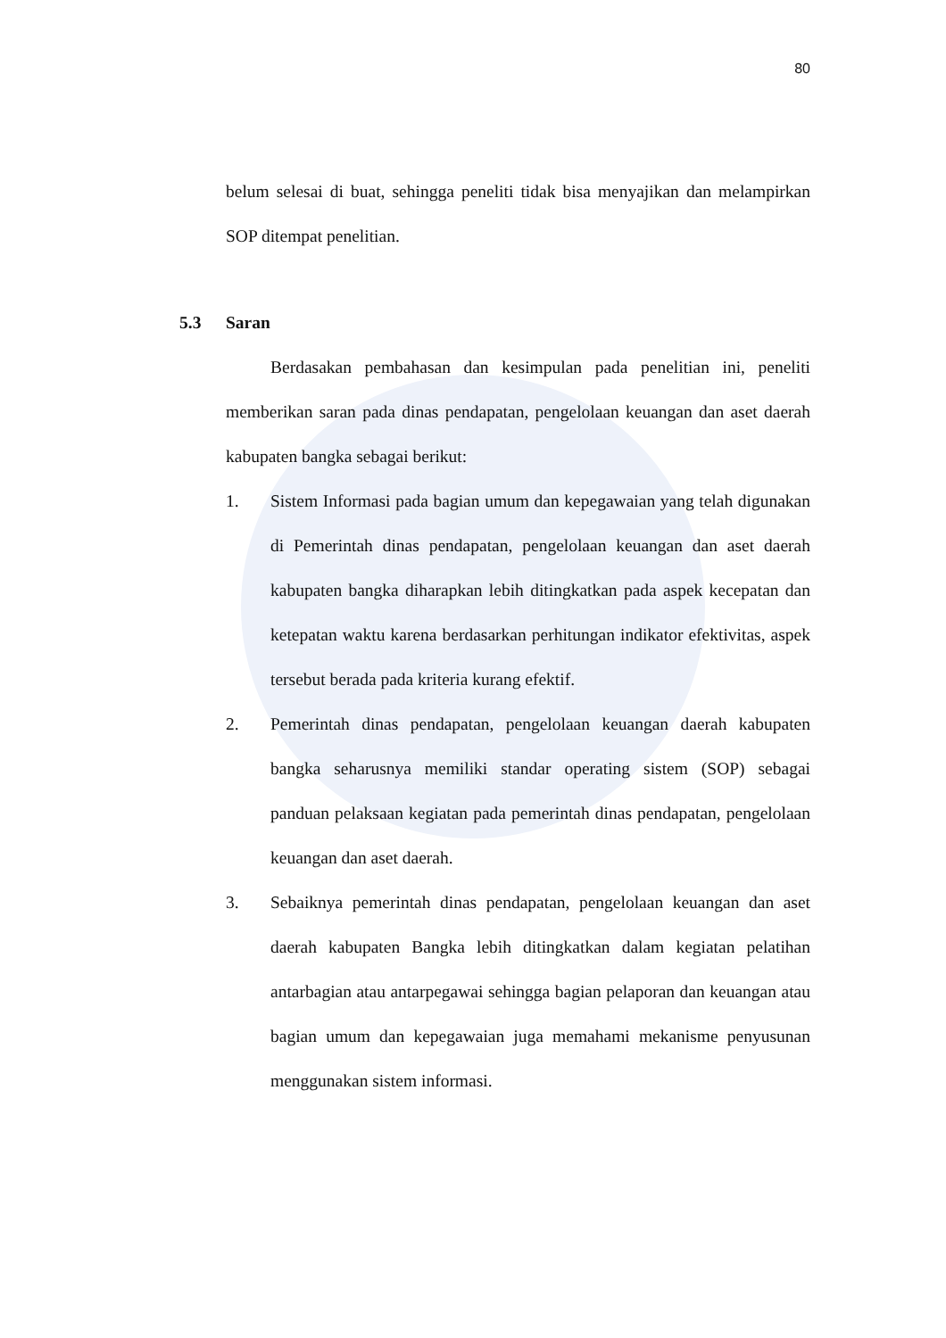80
belum selesai di buat, sehingga peneliti tidak bisa menyajikan dan melampirkan SOP ditempat penelitian.
5.3 Saran
Berdasakan pembahasan dan kesimpulan pada penelitian ini, peneliti memberikan saran pada dinas pendapatan, pengelolaan keuangan dan aset daerah kabupaten bangka sebagai berikut:
1. Sistem Informasi pada bagian umum dan kepegawaian yang telah digunakan di Pemerintah dinas pendapatan, pengelolaan keuangan dan aset daerah kabupaten bangka diharapkan lebih ditingkatkan pada aspek kecepatan dan ketepatan waktu karena berdasarkan perhitungan indikator efektivitas, aspek tersebut berada pada kriteria kurang efektif.
2. Pemerintah dinas pendapatan, pengelolaan keuangan daerah kabupaten bangka seharusnya memiliki standar operating sistem (SOP) sebagai panduan pelaksaan kegiatan pada pemerintah dinas pendapatan, pengelolaan keuangan dan aset daerah.
3. Sebaiknya pemerintah dinas pendapatan, pengelolaan keuangan dan aset daerah kabupaten Bangka lebih ditingkatkan dalam kegiatan pelatihan antarbagian atau antarpegawai sehingga bagian pelaporan dan keuangan atau bagian umum dan kepegawaian juga memahami mekanisme penyusunan menggunakan sistem informasi.